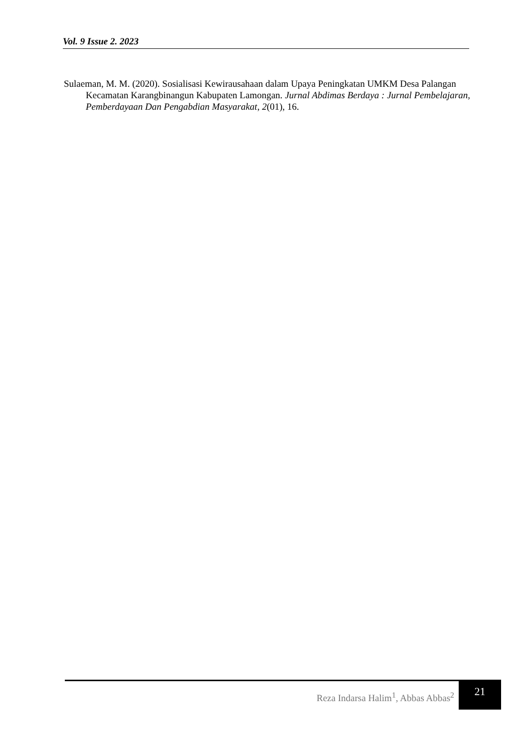Vol. 9 Issue 2. 2023
Sulaeman, M. M. (2020). Sosialisasi Kewirausahaan dalam Upaya Peningkatan UMKM Desa Palangan Kecamatan Karangbinangun Kabupaten Lamongan. Jurnal Abdimas Berdaya : Jurnal Pembelajaran, Pemberdayaan Dan Pengabdian Masyarakat, 2(01), 16.
Reza Indarsa Halim<sup>1</sup>, Abbas Abbas<sup>2</sup>
21